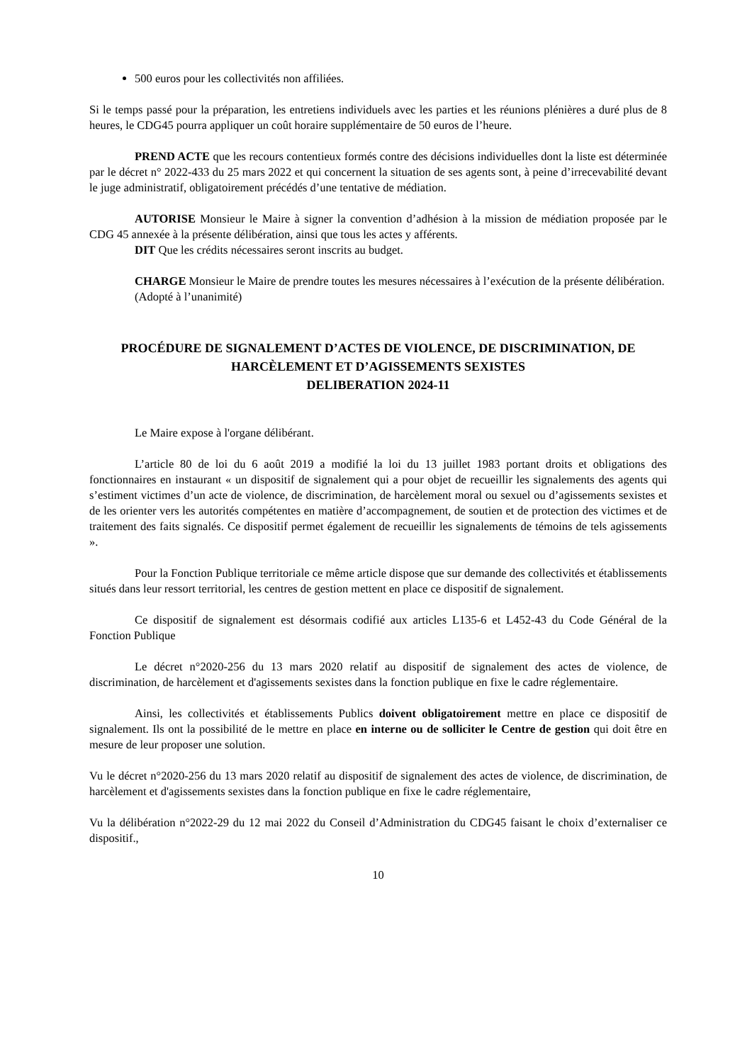500 euros pour les collectivités non affiliées.
Si le temps passé pour la préparation, les entretiens individuels avec les parties et les réunions plénières a duré plus de 8 heures, le CDG45 pourra appliquer un coût horaire supplémentaire de 50 euros de l’heure.
PREND ACTE que les recours contentieux formés contre des décisions individuelles dont la liste est déterminée par le décret n° 2022-433 du 25 mars 2022 et qui concernent la situation de ses agents sont, à peine d’irrecevabilité devant le juge administratif, obligatoirement précédés d’une tentative de médiation.
AUTORISE Monsieur le Maire à signer la convention d’adhésion à la mission de médiation proposée par le CDG 45 annexée à la présente délibération, ainsi que tous les actes y afférents.
DIT Que les crédits nécessaires seront inscrits au budget.
CHARGE Monsieur le Maire de prendre toutes les mesures nécessaires à l’exécution de la présente délibération.
(Adopté à l’unanimité)
PROCÉDURE DE SIGNALEMENT D’ACTES DE VIOLENCE, DE DISCRIMINATION, DE HARCÈLEMENT ET D’AGISSEMENTS SEXISTES
DELIBERATION 2024-11
Le Maire expose à l'organe délibérant.
L’article 80 de loi du 6 août 2019 a modifié la loi du 13 juillet 1983 portant droits et obligations des fonctionnaires en instaurant « un dispositif de signalement qui a pour objet de recueillir les signalements des agents qui s’estiment victimes d’un acte de violence, de discrimination, de harcèlement moral ou sexuel ou d’agissements sexistes et de les orienter vers les autorités compétentes en matière d’accompagnement, de soutien et de protection des victimes et de traitement des faits signalés. Ce dispositif permet également de recueillir les signalements de témoins de tels agissements ».
Pour la Fonction Publique territoriale ce même article dispose que sur demande des collectivités et établissements situés dans leur ressort territorial, les centres de gestion mettent en place ce dispositif de signalement.
Ce dispositif de signalement est désormais codifié aux articles L135-6 et L452-43 du Code Général de la Fonction Publique
Le décret n°2020-256 du 13 mars 2020 relatif au dispositif de signalement des actes de violence, de discrimination, de harcèlement et d'agissements sexistes dans la fonction publique en fixe le cadre réglementaire.
Ainsi, les collectivités et établissements Publics doivent obligatoirement mettre en place ce dispositif de signalement. Ils ont la possibilité de le mettre en place en interne ou de solliciter le Centre de gestion qui doit être en mesure de leur proposer une solution.
Vu le décret n°2020-256 du 13 mars 2020 relatif au dispositif de signalement des actes de violence, de discrimination, de harcèlement et d'agissements sexistes dans la fonction publique en fixe le cadre réglementaire,
Vu la délibération n°2022-29 du 12 mai 2022 du Conseil d’Administration du CDG45 faisant le choix d’externaliser ce dispositif.,
10